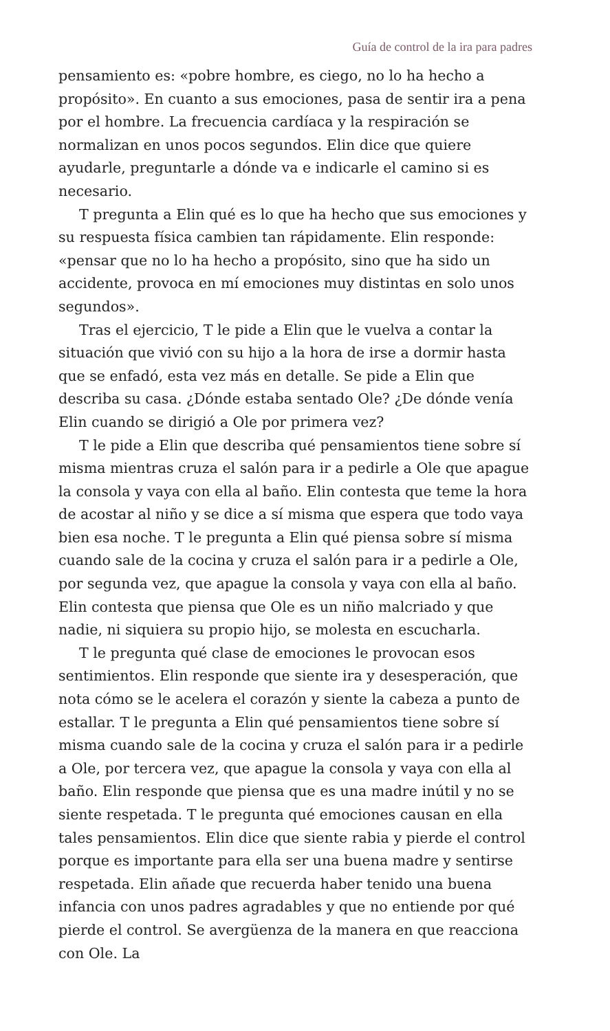Guía de control de la ira para padres
pensamiento es: «pobre hombre, es ciego, no lo ha hecho a propósito». En cuanto a sus emociones, pasa de sentir ira a pena por el hombre. La frecuencia cardíaca y la respiración se normalizan en unos pocos segundos. Elin dice que quiere ayudarle, preguntarle a dónde va e indicarle el camino si es necesario.
T pregunta a Elin qué es lo que ha hecho que sus emociones y su respuesta física cambien tan rápidamente. Elin responde: «pensar que no lo ha hecho a propósito, sino que ha sido un accidente, provoca en mí emociones muy distintas en solo unos segundos».
Tras el ejercicio, T le pide a Elin que le vuelva a contar la situación que vivió con su hijo a la hora de irse a dormir hasta que se enfadó, esta vez más en detalle. Se pide a Elin que describa su casa. ¿Dónde estaba sentado Ole? ¿De dónde venía Elin cuando se dirigió a Ole por primera vez?
T le pide a Elin que describa qué pensamientos tiene sobre sí misma mientras cruza el salón para ir a pedirle a Ole que apague la consola y vaya con ella al baño. Elin contesta que teme la hora de acostar al niño y se dice a sí misma que espera que todo vaya bien esa noche. T le pregunta a Elin qué piensa sobre sí misma cuando sale de la cocina y cruza el salón para ir a pedirle a Ole, por segunda vez, que apague la consola y vaya con ella al baño. Elin contesta que piensa que Ole es un niño malcriado y que nadie, ni siquiera su propio hijo, se molesta en escucharla.
T le pregunta qué clase de emociones le provocan esos sentimientos. Elin responde que siente ira y desesperación, que nota cómo se le acelera el corazón y siente la cabeza a punto de estallar. T le pregunta a Elin qué pensamientos tiene sobre sí misma cuando sale de la cocina y cruza el salón para ir a pedirle a Ole, por tercera vez, que apague la consola y vaya con ella al baño. Elin responde que piensa que es una madre inútil y no se siente respetada. T le pregunta qué emociones causan en ella tales pensamientos. Elin dice que siente rabia y pierde el control porque es importante para ella ser una buena madre y sentirse respetada. Elin añade que recuerda haber tenido una buena infancia con unos padres agradables y que no entiende por qué pierde el control. Se avergüenza de la manera en que reacciona con Ole. La